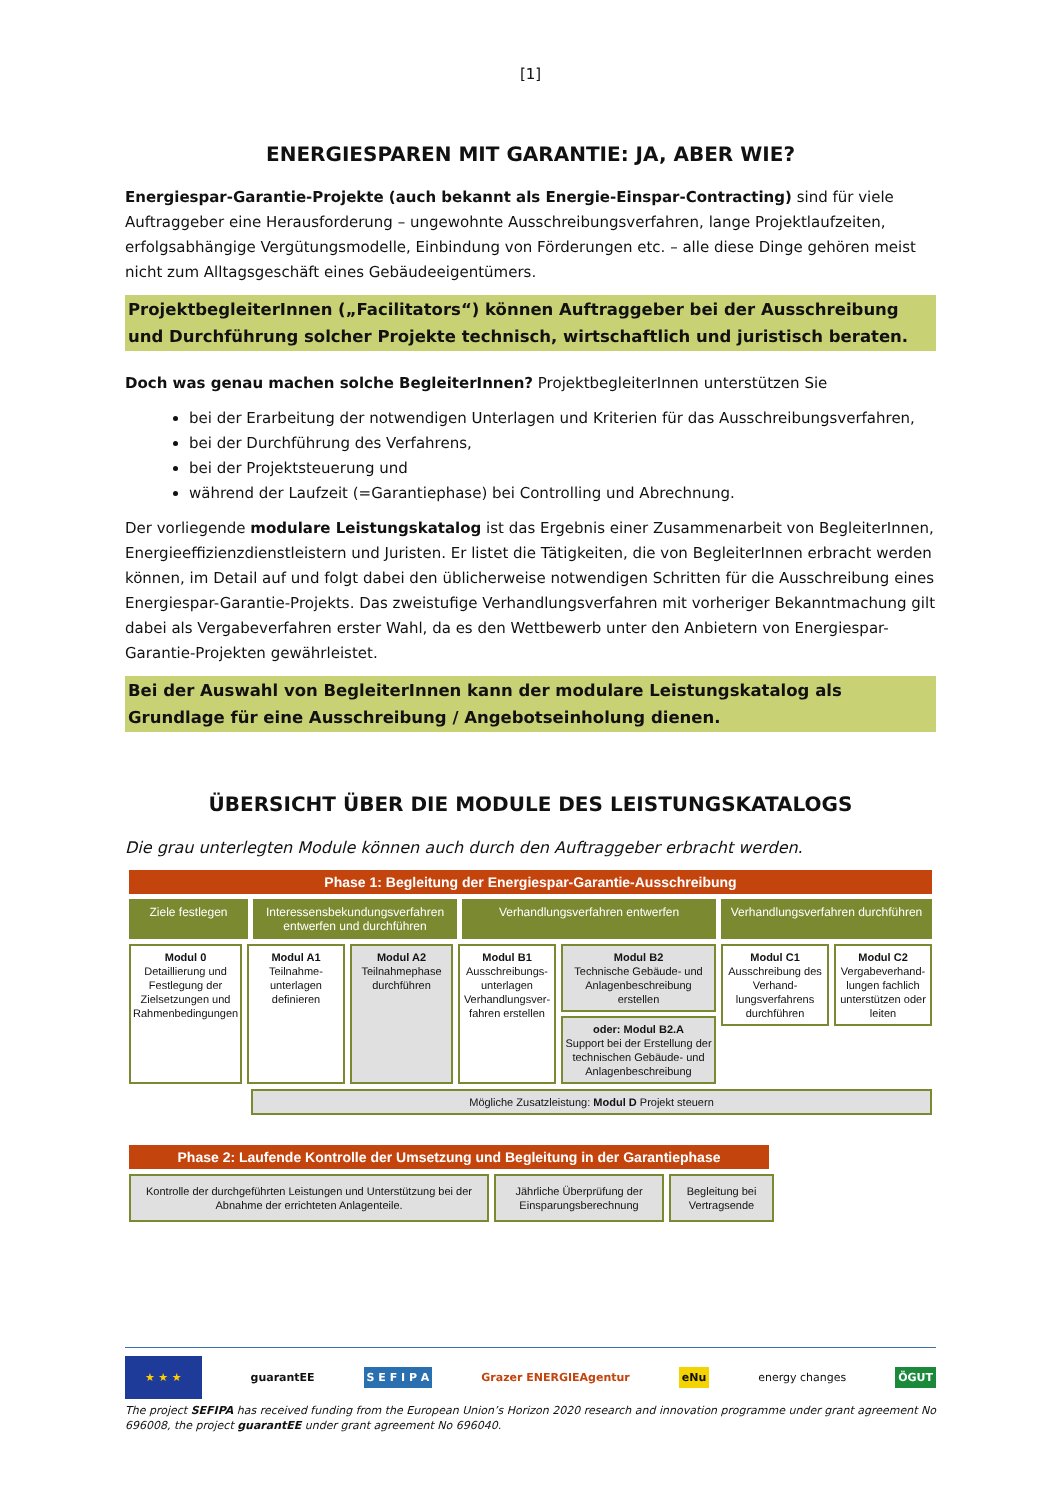[1]
ENERGIESPAREN MIT GARANTIE: JA, ABER WIE?
Energiespar-Garantie-Projekte (auch bekannt als Energie-Einspar-Contracting) sind für viele Auftraggeber eine Herausforderung – ungewohnte Ausschreibungsverfahren, lange Projektlaufzeiten, erfolgsabhängige Vergütungsmodelle, Einbindung von Förderungen etc. – alle diese Dinge gehören meist nicht zum Alltagsgeschäft eines Gebäudeeigentümers.
ProjektbegleiterInnen („Facilitators“) können Auftraggeber bei der Ausschreibung und Durchführung solcher Projekte technisch, wirtschaftlich und juristisch beraten.
Doch was genau machen solche BegleiterInnen? ProjektbegleiterInnen unterstützen Sie
bei der Erarbeitung der notwendigen Unterlagen und Kriterien für das Ausschreibungsverfahren,
bei der Durchführung des Verfahrens,
bei der Projektsteuerung und
während der Laufzeit (=Garantiephase) bei Controlling und Abrechnung.
Der vorliegende modulare Leistungskatalog ist das Ergebnis einer Zusammenarbeit von BegleiterInnen, Energieeffizienzdienstleistern und Juristen. Er listet die Tätigkeiten, die von BegleiterInnen erbracht werden können, im Detail auf und folgt dabei den üblicherweise notwendigen Schritten für die Ausschreibung eines Energiespar-Garantie-Projekts. Das zweistufige Verhandlungsverfahren mit vorheriger Bekanntmachung gilt dabei als Vergabeverfahren erster Wahl, da es den Wettbewerb unter den Anbietern von Energiespar-Garantie-Projekten gewährleistet.
Bei der Auswahl von BegleiterInnen kann der modulare Leistungskatalog als Grundlage für eine Ausschreibung / Angebotseinholung dienen.
ÜBERSICHT ÜBER DIE MODULE DES LEISTUNGSKATALOGS
Die grau unterlegten Module können auch durch den Auftraggeber erbracht werden.
Phase 1: Begleitung der Energiespar-Garantie-Ausschreibung
Ziele festlegen Interessensbekundungsverfahren entwerfen und durchführen
Verhandlungsverfahren entwerfen Verhandlungsverfahren durchführen
Modul 0
Detaillierung und Festlegung der Zielsetzungen und Rahmenbedingungen
Modul A1
Teilnahme-unterlagen definieren
Modul A2
Teilnahmephase durchführen
Modul B1
Ausschreibungs-unterlagen Verhandlungsver-fahren erstellen
Modul B2
Technische Gebäude- und Anlagenbeschreibung erstellen
oder: Modul B2.A
Support bei der Erstellung der technischen Gebäude- und Anlagenbeschreibung
Modul C1
Ausschreibung des Verhand-lungsverfahrens durchführen
Modul C2
Vergabeverhand-lungen fachlich unterstützen oder leiten
Mögliche Zusatzleistung: Modul D Projekt steuern
Phase 2: Laufende Kontrolle der Umsetzung und Begleitung in der Garantiephase
Kontrolle der durchgeführten Leistungen und Unterstützung bei der Abnahme der errichteten Anlagenteile.
Jährliche Überprüfung der Einsparungsberechnung
Begleitung bei Vertragsende
★ ★ ★ guarantEE S E F I P A Grazer ENERGIEAgentur eNu energy changes ÖGUT
The project SEFIPA has received funding from the European Union’s Horizon 2020 research and innovation programme under grant agreement No 696008, the project guarantEE under grant agreement No 696040.